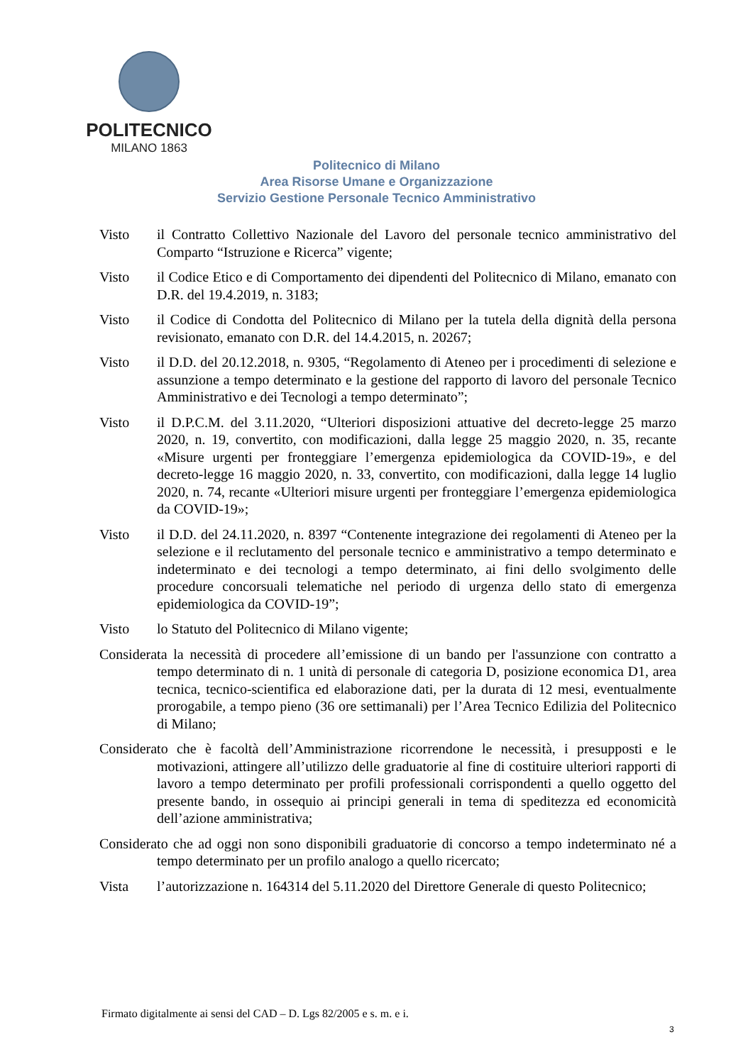POLITECNICO
MILANO 1863
Politecnico di Milano
Area Risorse Umane e Organizzazione
Servizio Gestione Personale Tecnico Amministrativo
Visto il Contratto Collettivo Nazionale del Lavoro del personale tecnico amministrativo del Comparto “Istruzione e Ricerca” vigente;
Visto il Codice Etico e di Comportamento dei dipendenti del Politecnico di Milano, emanato con D.R. del 19.4.2019, n. 3183;
Visto il Codice di Condotta del Politecnico di Milano per la tutela della dignità della persona revisionato, emanato con D.R. del 14.4.2015, n. 20267;
Visto il D.D. del 20.12.2018, n. 9305, “Regolamento di Ateneo per i procedimenti di selezione e assunzione a tempo determinato e la gestione del rapporto di lavoro del personale Tecnico Amministrativo e dei Tecnologi a tempo determinato”;
Visto il D.P.C.M. del 3.11.2020, “Ulteriori disposizioni attuative del decreto-legge 25 marzo 2020, n. 19, convertito, con modificazioni, dalla legge 25 maggio 2020, n. 35, recante «Misure urgenti per fronteggiare l’emergenza epidemiologica da COVID-19», e del decreto-legge 16 maggio 2020, n. 33, convertito, con modificazioni, dalla legge 14 luglio 2020, n. 74, recante «Ulteriori misure urgenti per fronteggiare l’emergenza epidemiologica da COVID-19»;
Visto il D.D. del 24.11.2020, n. 8397 “Contenente integrazione dei regolamenti di Ateneo per la selezione e il reclutamento del personale tecnico e amministrativo a tempo determinato e indeterminato e dei tecnologi a tempo determinato, ai fini dello svolgimento delle procedure concorsuali telematiche nel periodo di urgenza dello stato di emergenza epidemiologica da COVID-19”;
Visto lo Statuto del Politecnico di Milano vigente;
Considerata la necessità di procedere all’emissione di un bando per l'assunzione con contratto a tempo determinato di n. 1 unità di personale di categoria D, posizione economica D1, area tecnica, tecnico-scientifica ed elaborazione dati, per la durata di 12 mesi, eventualmente prorogabile, a tempo pieno (36 ore settimanali) per l’Area Tecnico Edilizia del Politecnico di Milano;
Considerato che è facoltà dell’Amministrazione ricorrendone le necessità, i presupposti e le motivazioni, attingere all’utilizzo delle graduatorie al fine di costituire ulteriori rapporti di lavoro a tempo determinato per profili professionali corrispondenti a quello oggetto del presente bando, in ossequio ai principi generali in tema di speditezza ed economicità dell’azione amministrativa;
Considerato che ad oggi non sono disponibili graduatorie di concorso a tempo indeterminato né a tempo determinato per un profilo analogo a quello ricercato;
Vista l’autorizzazione n. 164314 del 5.11.2020 del Direttore Generale di questo Politecnico;
Firmato digitalmente ai sensi del CAD – D. Lgs 82/2005 e s. m. e i.
3